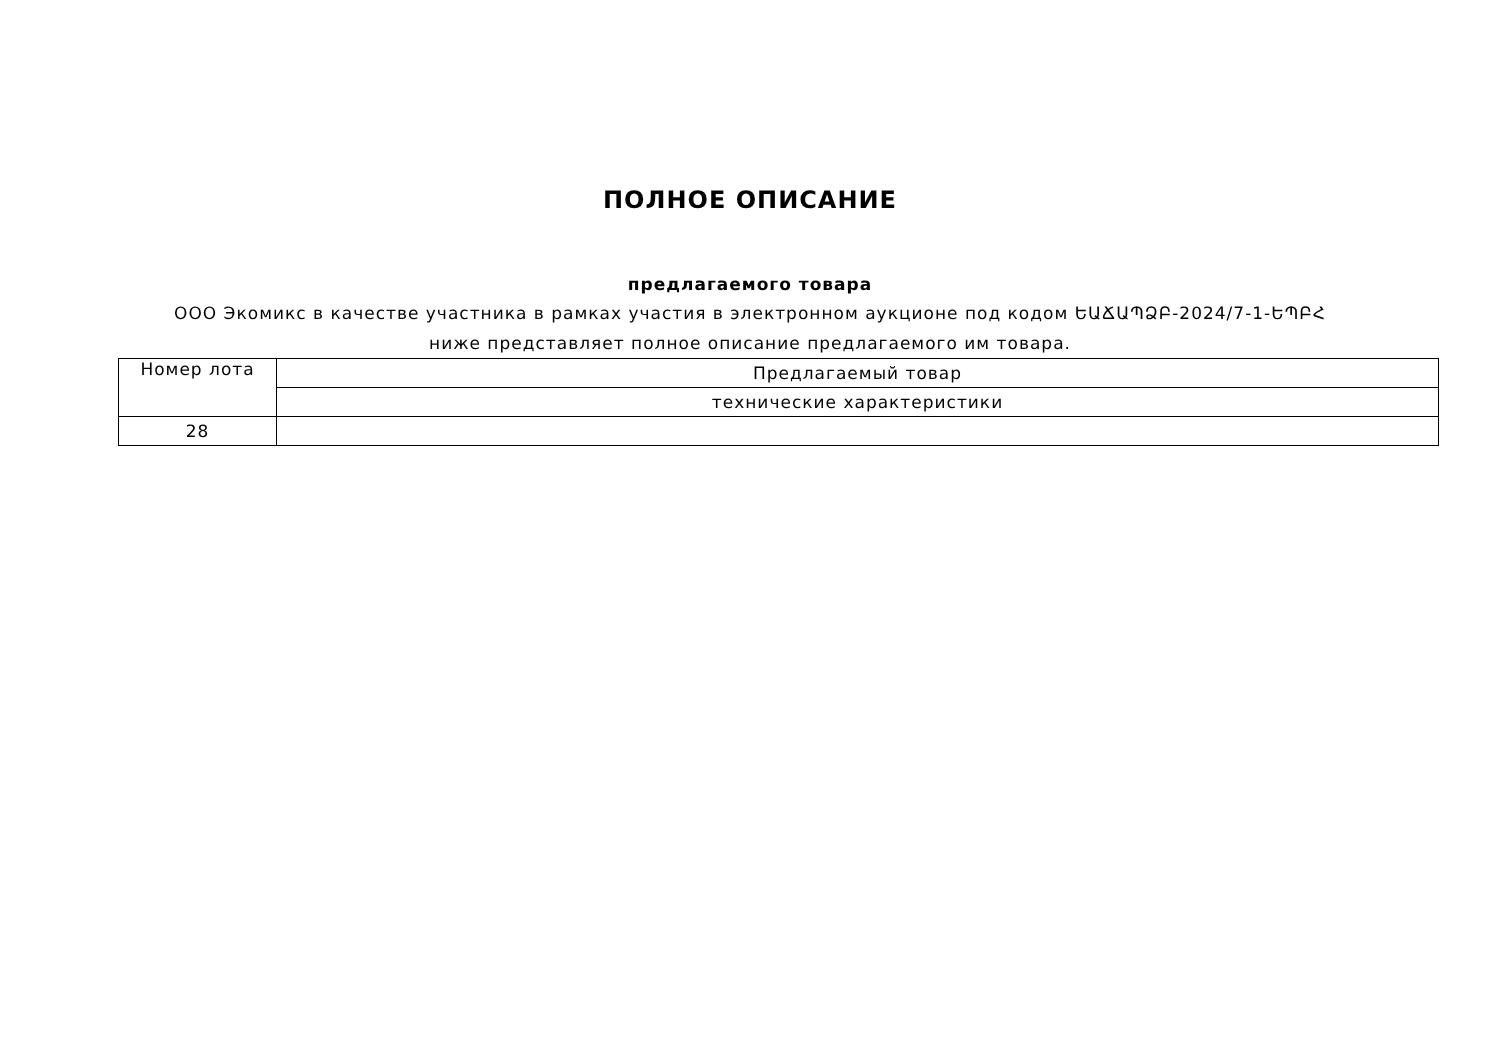ПОЛНОЕ ОПИСАНИЕ
предлагаемого товара
ООО Экомикс в качестве участника в рамках участия в электронном аукционе под кодом ԵԱՃԱՊՁԲ-2024/7-1-ԵՊԲՀ ниже представляет полное описание предлагаемого им товара.
| Номер лота | Предлагаемый товар |
| | технические характеристики |
| 28 | |